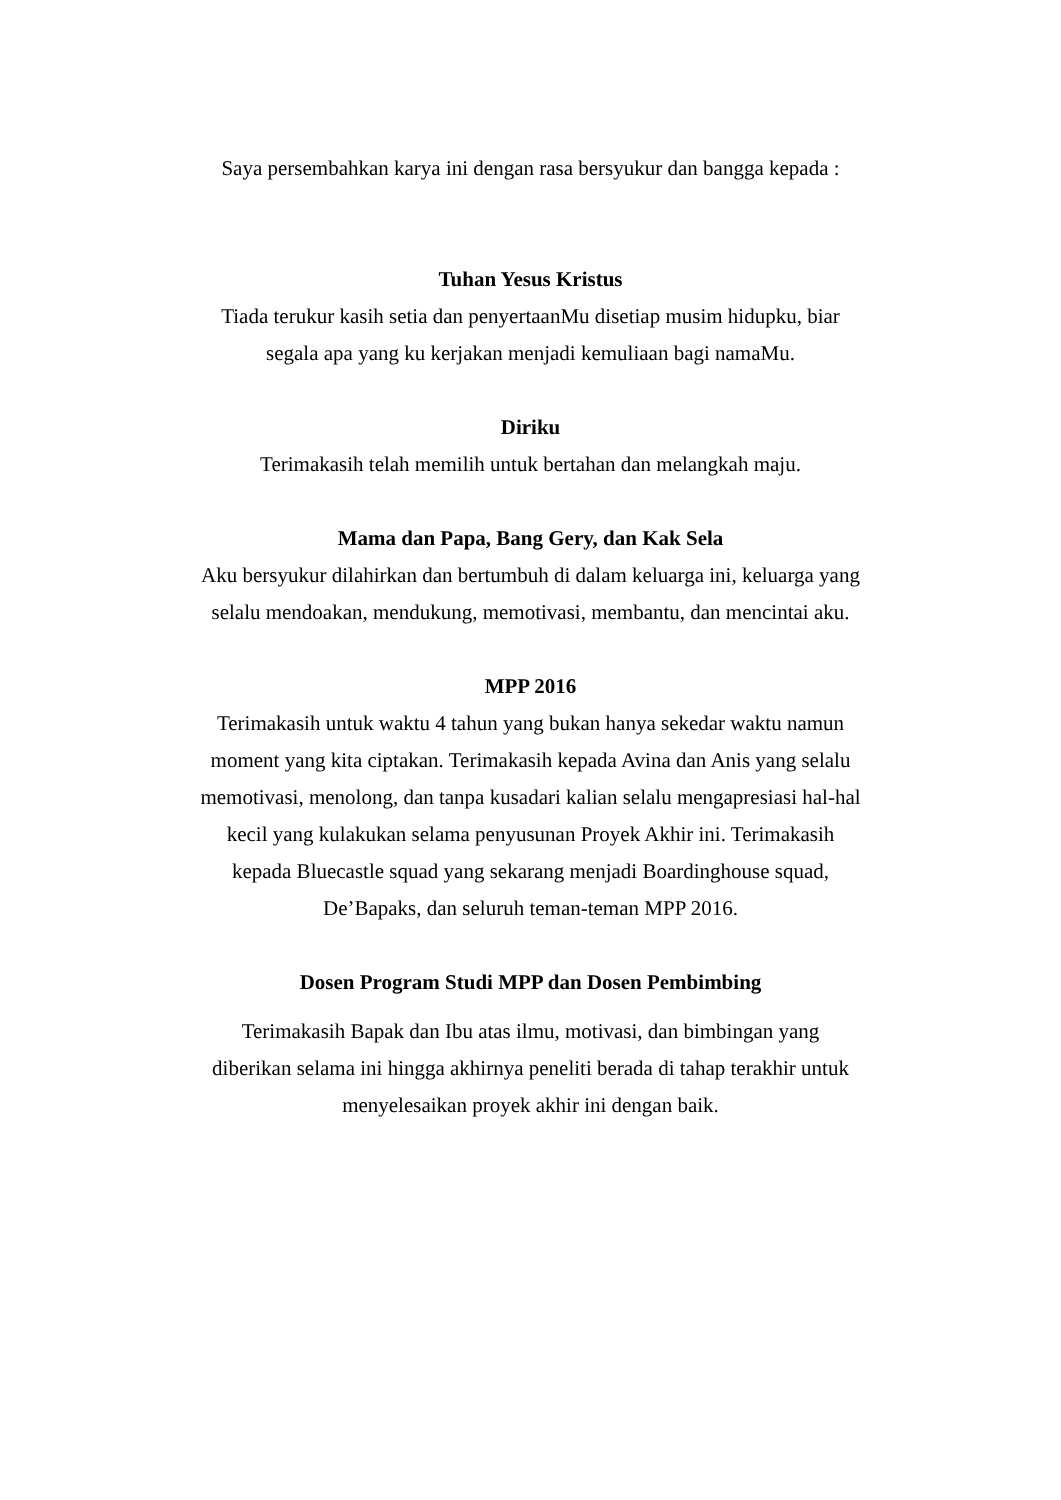Saya persembahkan karya ini dengan rasa bersyukur dan bangga kepada :
Tuhan Yesus Kristus
Tiada terukur kasih setia dan penyertaanMu disetiap musim hidupku, biar segala apa yang ku kerjakan menjadi kemuliaan bagi namaMu.
Diriku
Terimakasih telah memilih untuk bertahan dan melangkah maju.
Mama dan Papa, Bang Gery, dan Kak Sela
Aku bersyukur dilahirkan dan bertumbuh di dalam keluarga ini, keluarga yang selalu mendoakan, mendukung, memotivasi, membantu, dan mencintai aku.
MPP 2016
Terimakasih untuk waktu 4 tahun yang bukan hanya sekedar waktu namun moment yang kita ciptakan. Terimakasih kepada Avina dan Anis yang selalu memotivasi, menolong, dan tanpa kusadari kalian selalu mengapresiasi hal-hal kecil yang kulakukan selama penyusunan Proyek Akhir ini. Terimakasih kepada Bluecastle squad yang sekarang menjadi Boardinghouse squad, De’Bapaks, dan seluruh teman-teman MPP 2016.
Dosen Program Studi MPP dan Dosen Pembimbing
Terimakasih Bapak dan Ibu atas ilmu, motivasi, dan bimbingan yang diberikan selama ini hingga akhirnya peneliti berada di tahap terakhir untuk menyelesaikan proyek akhir ini dengan baik.